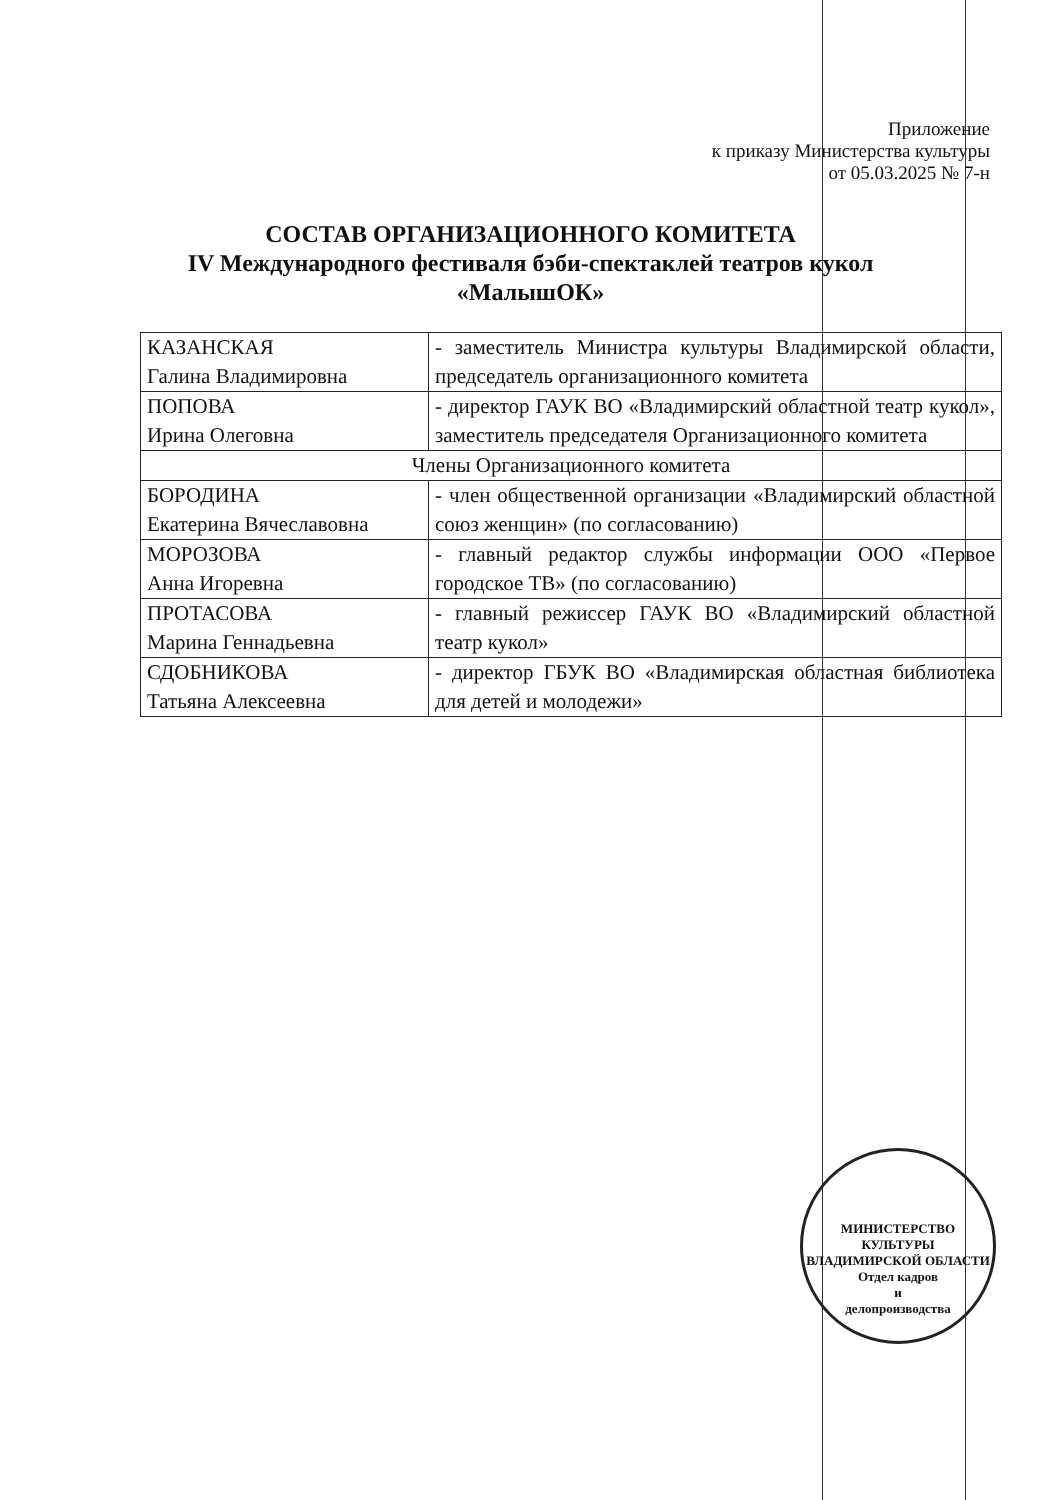Приложение
к приказу Министерства культуры
от 05.03.2025 № 7-н
СОСТАВ ОРГАНИЗАЦИОННОГО КОМИТЕТА
IV Международного фестиваля бэби-спектаклей театров кукол
«МалышОК»
| КАЗАНСКАЯ Галина Владимировна | - заместитель Министра культуры Владимирской области, председатель организационного комитета |
| ПОПОВА Ирина Олеговна | - директор ГАУК ВО «Владимирский областной театр кукол», заместитель председателя Организационного комитета |
| Члены Организационного комитета | |
| БОРОДИНА Екатерина Вячеславовна | - член общественной организации «Владимирский областной союз женщин» (по согласованию) |
| МОРОЗОВА Анна Игоревна | - главный редактор службы информации ООО «Первое городское ТВ» (по согласованию) |
| ПРОТАСОВА Марина Геннадьевна | - главный режиссер ГАУК ВО «Владимирский областной театр кукол» |
| СДОБНИКОВА Татьяна Алексеевна | - директор ГБУК ВО «Владимирская областная библиотека для детей и молодежи» |
МИНИСТЕРСТВО КУЛЬТУРЫ ВЛАДИМИРСКОЙ ОБЛАСТИ
Отдел кадров
и
делопроизводства